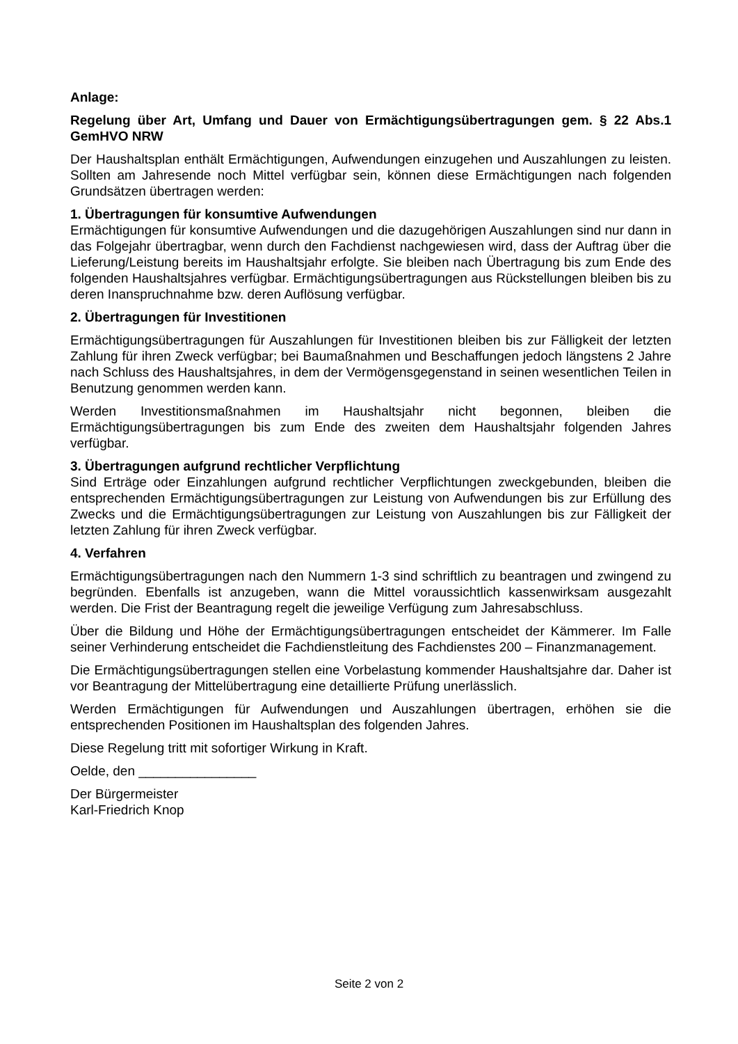Anlage:
Regelung über Art, Umfang und Dauer von Ermächtigungsübertragungen gem. § 22 Abs.1 GemHVO NRW
Der Haushaltsplan enthält Ermächtigungen, Aufwendungen einzugehen und Auszahlungen zu leisten. Sollten am Jahresende noch Mittel verfügbar sein, können diese Ermächtigungen nach folgenden Grundsätzen übertragen werden:
1. Übertragungen für konsumtive Aufwendungen
Ermächtigungen für konsumtive Aufwendungen und die dazugehörigen Auszahlungen sind nur dann in das Folgejahr übertragbar, wenn durch den Fachdienst nachgewiesen wird, dass der Auftrag über die Lieferung/Leistung bereits im Haushaltsjahr erfolgte. Sie bleiben nach Übertragung bis zum Ende des folgenden Haushaltsjahres verfügbar. Ermächtigungsübertragungen aus Rückstellungen bleiben bis zu deren Inanspruchnahme bzw. deren Auflösung verfügbar.
2. Übertragungen für Investitionen
Ermächtigungsübertragungen für Auszahlungen für Investitionen bleiben bis zur Fälligkeit der letzten Zahlung für ihren Zweck verfügbar; bei Baumaßnahmen und Beschaffungen jedoch längstens 2 Jahre nach Schluss des Haushaltsjahres, in dem der Vermögensgegenstand in seinen wesentlichen Teilen in Benutzung genommen werden kann.
Werden Investitionsmaßnahmen im Haushaltsjahr nicht begonnen, bleiben die Ermächtigungsübertragungen bis zum Ende des zweiten dem Haushaltsjahr folgenden Jahres verfügbar.
3. Übertragungen aufgrund rechtlicher Verpflichtung
Sind Erträge oder Einzahlungen aufgrund rechtlicher Verpflichtungen zweckgebunden, bleiben die entsprechenden Ermächtigungsübertragungen zur Leistung von Aufwendungen bis zur Erfüllung des Zwecks und die Ermächtigungsübertragungen zur Leistung von Auszahlungen bis zur Fälligkeit der letzten Zahlung für ihren Zweck verfügbar.
4. Verfahren
Ermächtigungsübertragungen nach den Nummern 1-3 sind schriftlich zu beantragen und zwingend zu begründen. Ebenfalls ist anzugeben, wann die Mittel voraussichtlich kassenwirksam ausgezahlt werden. Die Frist der Beantragung regelt die jeweilige Verfügung zum Jahresabschluss.
Über die Bildung und Höhe der Ermächtigungsübertragungen entscheidet der Kämmerer. Im Falle seiner Verhinderung entscheidet die Fachdienstleitung des Fachdienstes 200 – Finanzmanagement.
Die Ermächtigungsübertragungen stellen eine Vorbelastung kommender Haushaltsjahre dar. Daher ist vor Beantragung der Mittelübertragung eine detaillierte Prüfung unerlässlich.
Werden Ermächtigungen für Aufwendungen und Auszahlungen übertragen, erhöhen sie die entsprechenden Positionen im Haushaltsplan des folgenden Jahres.
Diese Regelung tritt mit sofortiger Wirkung in Kraft.
Oelde, den ________________
Der Bürgermeister
Karl-Friedrich Knop
Seite 2 von 2